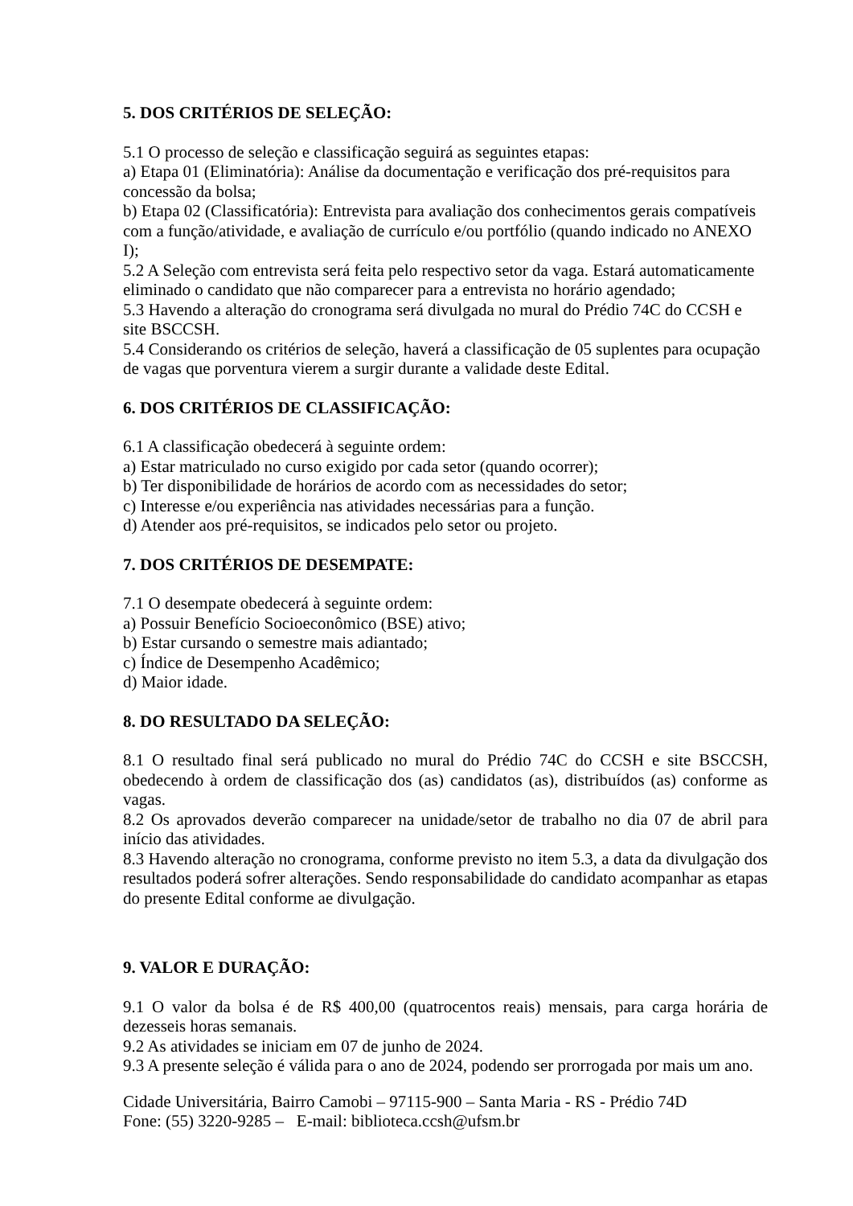5. DOS CRITÉRIOS DE SELEÇÃO:
5.1 O processo de seleção e classificação seguirá as seguintes etapas:
a) Etapa 01 (Eliminatória): Análise da documentação e verificação dos pré-requisitos para concessão da bolsa;
b) Etapa 02 (Classificatória): Entrevista para avaliação dos conhecimentos gerais compatíveis com a função/atividade, e avaliação de currículo e/ou portfólio (quando indicado no ANEXO I);
5.2 A Seleção com entrevista será feita pelo respectivo setor da vaga. Estará automaticamente eliminado o candidato que não comparecer para a entrevista no horário agendado;
5.3 Havendo a alteração do cronograma será divulgada no mural do Prédio 74C do CCSH e site BSCCSH.
5.4 Considerando os critérios de seleção, haverá a classificação de 05 suplentes para ocupação de vagas que porventura vierem a surgir durante a validade deste Edital.
6. DOS CRITÉRIOS DE CLASSIFICAÇÃO:
6.1 A classificação obedecerá à seguinte ordem:
a) Estar matriculado no curso exigido por cada setor (quando ocorrer);
b) Ter disponibilidade de horários de acordo com as necessidades do setor;
c) Interesse e/ou experiência nas atividades necessárias para a função.
d) Atender aos pré-requisitos, se indicados pelo setor ou projeto.
7. DOS CRITÉRIOS DE DESEMPATE:
7.1 O desempate obedecerá à seguinte ordem:
a) Possuir Benefício Socioeconômico (BSE) ativo;
b) Estar cursando o semestre mais adiantado;
c) Índice de Desempenho Acadêmico;
d) Maior idade.
8. DO RESULTADO DA SELEÇÃO:
8.1 O resultado final será publicado no mural do Prédio 74C do CCSH e site BSCCSH, obedecendo à ordem de classificação dos (as) candidatos (as), distribuídos (as) conforme as vagas.
8.2 Os aprovados deverão comparecer na unidade/setor de trabalho no dia 07 de abril para início das atividades.
8.3 Havendo alteração no cronograma, conforme previsto no item 5.3, a data da divulgação dos resultados poderá sofrer alterações. Sendo responsabilidade do candidato acompanhar as etapas do presente Edital conforme ae divulgação.
9. VALOR E DURAÇÃO:
9.1 O valor da bolsa é de R$ 400,00 (quatrocentos reais) mensais, para carga horária de dezesseis horas semanais.
9.2 As atividades se iniciam em 07 de junho de 2024.
9.3 A presente seleção é válida para o ano de 2024, podendo ser prorrogada por mais um ano.
Cidade Universitária, Bairro Camobi – 97115-900 – Santa Maria - RS - Prédio 74D
Fone: (55) 3220-9285 – E-mail: biblioteca.ccsh@ufsm.br